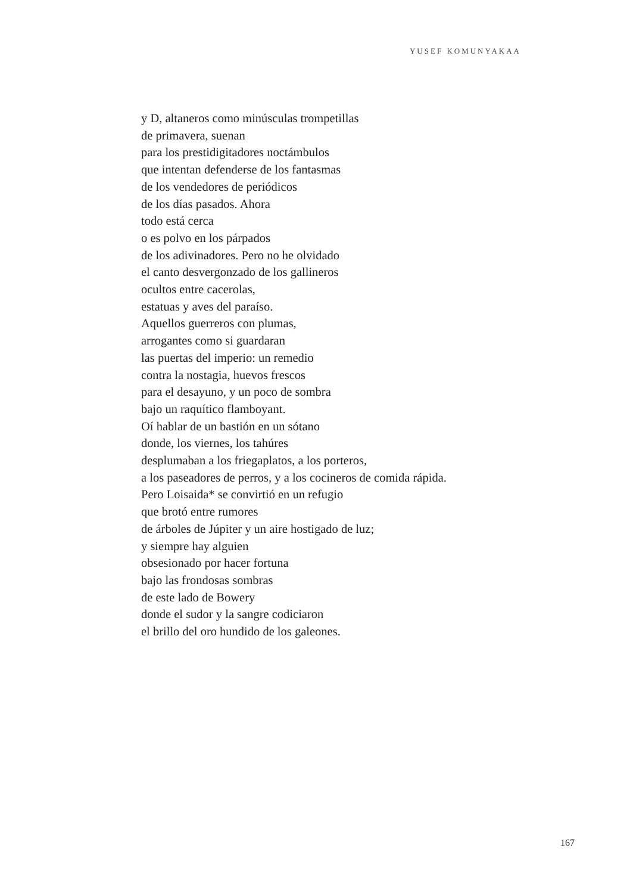YUSEF KOMUNYAKAA
y D, altaneros como minúsculas trompetillas
de primavera, suenan
para los prestidigitadores noctámbulos
que intentan defenderse de los fantasmas
de los vendedores de periódicos
de los días pasados. Ahora
todo está cerca
o es polvo en los párpados
de los adivinadores. Pero no he olvidado
el canto desvergonzado de los gallineros
ocultos entre cacerolas,
estatuas y aves del paraíso.
Aquellos guerreros con plumas,
arrogantes como si guardaran
las puertas del imperio: un remedio
contra la nostagia, huevos frescos
para el desayuno, y un poco de sombra
bajo un raquítico flamboyant.
Oí hablar de un bastión en un sótano
donde, los viernes, los tahúres
desplumaban a los friegaplatos, a los porteros,
a los paseadores de perros, y a los cocineros de comida rápida.
Pero Loisaida* se convirtió en un refugio
que brotó entre rumores
de árboles de Júpiter y un aire hostigado de luz;
y siempre hay alguien
obsesionado por hacer fortuna
bajo las frondosas sombras
de este lado de Bowery
donde el sudor y la sangre codiciaron
el brillo del oro hundido de los galeones.
167